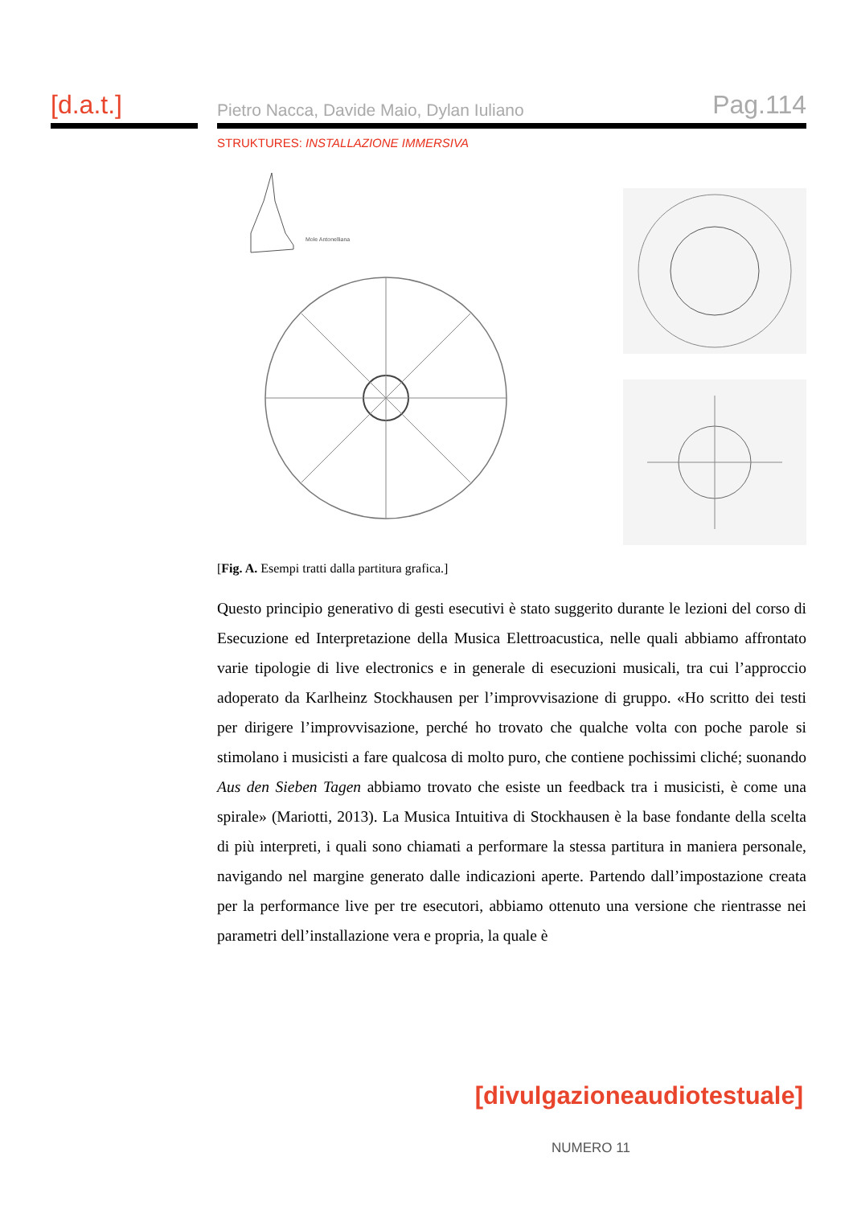[d.a.t.]
Pietro Nacca, Davide Maio, Dylan Iuliano Pag.114
STRUKTURES: INSTALLAZIONE IMMERSIVA
Mole Antonelliana
[Fig. A. Esempi tratti dalla partitura grafica.]
Questo principio generativo di gesti esecutivi è stato suggerito durante le lezioni del corso di Esecuzione ed Interpretazione della Musica Elettroacustica, nelle quali abbiamo affrontato varie tipologie di live electronics e in generale di esecuzioni musicali, tra cui l’approccio adoperato da Karlheinz Stockhausen per l’improvvisazione di gruppo. «Ho scritto dei testi per dirigere l’improvvisazione, perché ho trovato che qualche volta con poche parole si stimolano i musicisti a fare qualcosa di molto puro, che contiene pochissimi cliché; suonando Aus den Sieben Tagen abbiamo trovato che esiste un feedback tra i musicisti, è come una spirale» (Mariotti, 2013). La Musica Intuitiva di Stockhausen è la base fondante della scelta di più interpreti, i quali sono chiamati a performare la stessa partitura in maniera personale, navigando nel margine generato dalle indicazioni aperte. Partendo dall’impostazione creata per la performance live per tre esecutori, abbiamo ottenuto una versione che rientrasse nei parametri dell’installazione vera e propria, la quale è
[divulgazioneaudiotestuale]
NUMERO 11